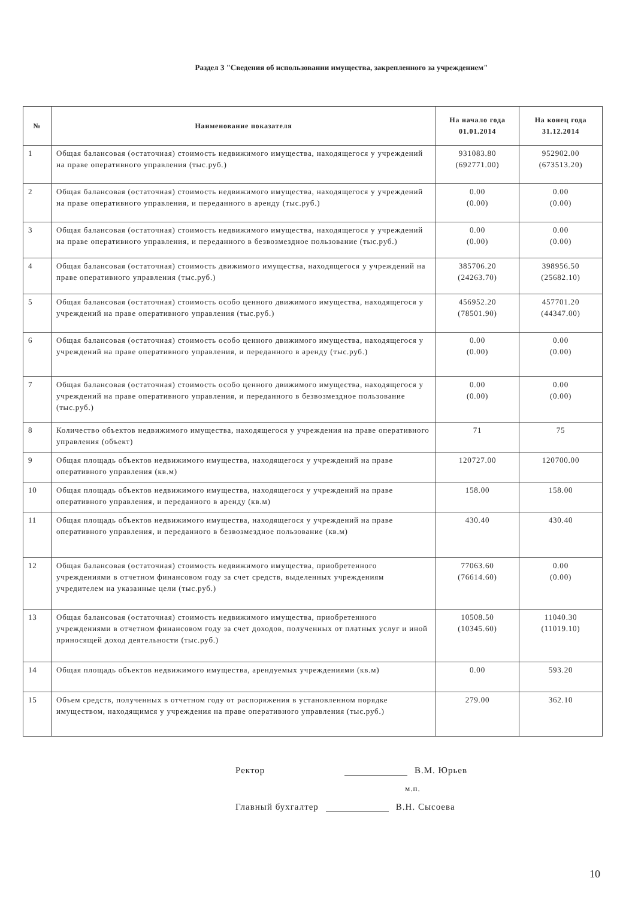Раздел 3 "Сведения об использовании имущества, закрепленного за учреждением"
| № | Наименование показателя | На начало года 01.01.2014 | На конец года 31.12.2014 |
| --- | --- | --- | --- |
| 1 | Общая балансовая (остаточная) стоимость недвижимого имущества, находящегося у учреждений на праве оперативного управления (тыс.руб.) | 931083.80 (692771.00) | 952902.00 (673513.20) |
| 2 | Общая балансовая (остаточная) стоимость недвижимого имущества, находящегося у учреждений на праве оперативного управления, и переданного в аренду (тыс.руб.) | 0.00 (0.00) | 0.00 (0.00) |
| 3 | Общая балансовая (остаточная) стоимость недвижимого имущества, находящегося у учреждений на праве оперативного управления, и переданного в безвозмездное пользование (тыс.руб.) | 0.00 (0.00) | 0.00 (0.00) |
| 4 | Общая балансовая (остаточная) стоимость движимого имущества, находящегося у учреждений на праве оперативного управления (тыс.руб.) | 385706.20 (24263.70) | 398956.50 (25682.10) |
| 5 | Общая балансовая (остаточная) стоимость особо ценного движимого имущества, находящегося у учреждений на праве оперативного управления (тыс.руб.) | 456952.20 (78501.90) | 457701.20 (44347.00) |
| 6 | Общая балансовая (остаточная) стоимость особо ценного движимого имущества, находящегося у учреждений на праве оперативного управления, и переданного в аренду (тыс.руб.) | 0.00 (0.00) | 0.00 (0.00) |
| 7 | Общая балансовая (остаточная) стоимость особо ценного движимого имущества, находящегося у учреждений на праве оперативного управления, и переданного в безвозмездное пользование (тыс.руб.) | 0.00 (0.00) | 0.00 (0.00) |
| 8 | Количество объектов недвижимого имущества, находящегося у учреждения на праве оперативного управления (объект) | 71 | 75 |
| 9 | Общая площадь объектов недвижимого имущества, находящегося у учреждений на праве оперативного управления (кв.м) | 120727.00 | 120700.00 |
| 10 | Общая площадь объектов недвижимого имущества, находящегося у учреждений на праве оперативного управления, и переданного в аренду (кв.м) | 158.00 | 158.00 |
| 11 | Общая площадь объектов недвижимого имущества, находящегося у учреждений на праве оперативного управления, и переданного в безвозмездное пользование (кв.м) | 430.40 | 430.40 |
| 12 | Общая балансовая (остаточная) стоимость недвижимого имущества, приобретенного учреждениями в отчетном финансовом году за счет средств, выделенных учреждениям учредителем на указанные цели (тыс.руб.) | 77063.60 (76614.60) | 0.00 (0.00) |
| 13 | Общая балансовая (остаточная) стоимость недвижимого имущества, приобретенного учреждениями в отчетном финансовом году за счет доходов, полученных от платных услуг и иной приносящей доход деятельности (тыс.руб.) | 10508.50 (10345.60) | 11040.30 (11019.10) |
| 14 | Общая площадь объектов недвижимого имущества, арендуемых учреждениями (кв.м) | 0.00 | 593.20 |
| 15 | Объем средств, полученных в отчетном году от распоряжения в установленном порядке имуществом, находящимся у учреждения на праве оперативного управления (тыс.руб.) | 279.00 | 362.10 |
Ректор В.М. Юрьев
м.п.
Главный бухгалтер В.Н. Сысоева
10